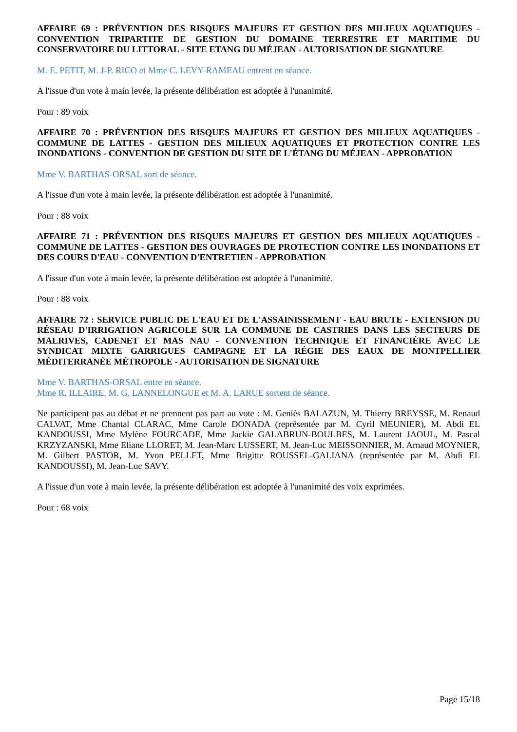AFFAIRE 69 : PRÉVENTION DES RISQUES MAJEURS ET GESTION DES MILIEUX AQUATIQUES - CONVENTION TRIPARTITE DE GESTION DU DOMAINE TERRESTRE ET MARITIME DU CONSERVATOIRE DU LITTORAL - SITE ETANG DU MÉJEAN - AUTORISATION DE SIGNATURE
M. E. PETIT, M. J-P. RICO et Mme C. LEVY-RAMEAU entrent en séance.
A l'issue d'un vote à main levée, la présente délibération est adoptée à l'unanimité.
Pour : 89 voix
AFFAIRE 70 : PRÉVENTION DES RISQUES MAJEURS ET GESTION DES MILIEUX AQUATIQUES - COMMUNE DE LATTES - GESTION DES MILIEUX AQUATIQUES ET PROTECTION CONTRE LES INONDATIONS - CONVENTION DE GESTION DU SITE DE L'ÉTANG DU MÉJEAN - APPROBATION
Mme V. BARTHAS-ORSAL sort de séance.
A l'issue d'un vote à main levée, la présente délibération est adoptée à l'unanimité.
Pour : 88 voix
AFFAIRE 71 : PRÉVENTION DES RISQUES MAJEURS ET GESTION DES MILIEUX AQUATIQUES - COMMUNE DE LATTES - GESTION DES OUVRAGES DE PROTECTION CONTRE LES INONDATIONS ET DES COURS D'EAU - CONVENTION D'ENTRETIEN - APPROBATION
A l'issue d'un vote à main levée, la présente délibération est adoptée à l'unanimité.
Pour : 88 voix
AFFAIRE 72 : SERVICE PUBLIC DE L'EAU ET DE L'ASSAINISSEMENT - EAU BRUTE - EXTENSION DU RÉSEAU D'IRRIGATION AGRICOLE SUR LA COMMUNE DE CASTRIES DANS LES SECTEURS DE MALRIVES, CADENET ET MAS NAU - CONVENTION TECHNIQUE ET FINANCIÈRE AVEC LE SYNDICAT MIXTE GARRIGUES CAMPAGNE ET LA RÉGIE DES EAUX DE MONTPELLIER MÉDITERRANÉE MÉTROPOLE - AUTORISATION DE SIGNATURE
Mme V. BARTHAS-ORSAL entre en séance.
Mme R. ILLAIRE, M. G. LANNELONGUE et M. A. LARUE sortent de séance.
Ne participent pas au débat et ne prennent pas part au vote : M. Geniès BALAZUN, M. Thierry BREYSSE, M. Renaud CALVAT, Mme Chantal CLARAC, Mme Carole DONADA (représentée par M. Cyril MEUNIER), M. Abdi EL KANDOUSSI, Mme Mylène FOURCADE, Mme Jackie GALABRUN-BOULBES, M. Laurent JAOUL, M. Pascal KRZYZANSKI, Mme Eliane LLORET, M. Jean-Marc LUSSERT, M. Jean-Luc MEISSONNIER, M. Arnaud MOYNIER, M. Gilbert PASTOR, M. Yvon PELLET, Mme Brigitte ROUSSEL-GALIANA (représentée par M. Abdi EL KANDOUSSI), M. Jean-Luc SAVY.
A l'issue d'un vote à main levée, la présente délibération est adoptée à l'unanimité des voix exprimées.
Pour : 68 voix
Page 15/18